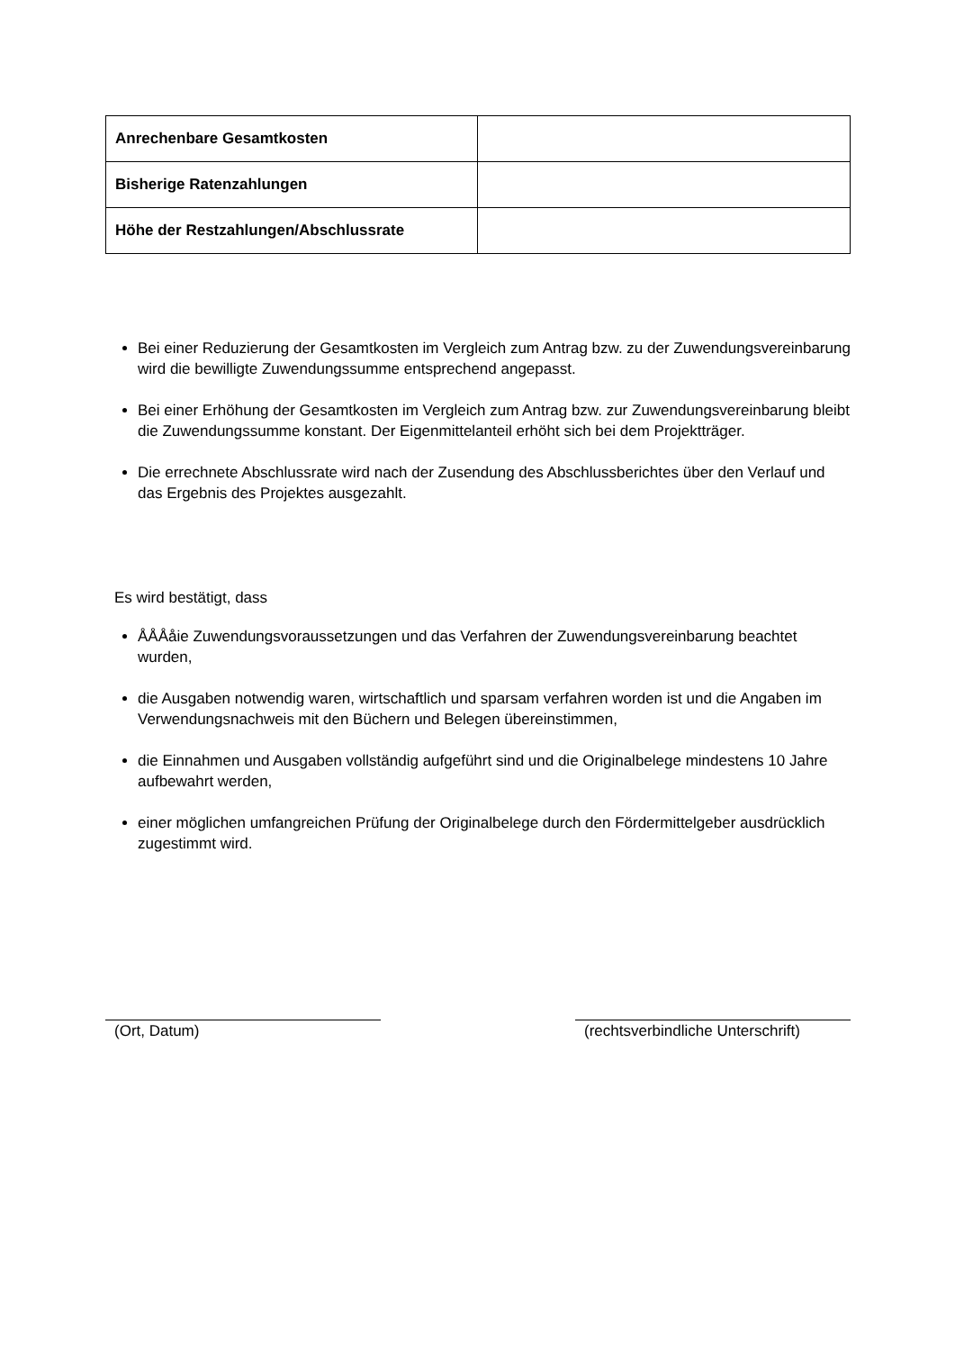| Anrechenbare Gesamtkosten | |
| Bisherige Ratenzahlungen | |
| Höhe der Restzahlungen/Abschlussrate | |
Bei einer Reduzierung der Gesamtkosten im Vergleich zum Antrag bzw. zu der Zuwendungsvereinbarung wird die bewilligte Zuwendungssumme entsprechend angepasst.
Bei einer Erhöhung der Gesamtkosten im Vergleich zum Antrag bzw. zur Zuwendungsvereinbarung bleibt die Zuwendungssumme konstant. Der Eigenmittelanteil erhöht sich bei dem Projektträger.
Die errechnete Abschlussrate wird nach der Zusendung des Abschlussberichtes über den Verlauf und das Ergebnis des Projektes ausgezahlt.
Es wird bestätigt, dass
ÅÅÅåie Zuwendungsvoraussetzungen und das Verfahren der Zuwendungsvereinbarung beachtet wurden,
die Ausgaben notwendig waren, wirtschaftlich und sparsam verfahren worden ist und die Angaben im Verwendungsnachweis mit den Büchern und Belegen übereinstimmen,
die Einnahmen und Ausgaben vollständig aufgeführt sind und die Originalbelege mindestens 10 Jahre aufbewahrt werden,
einer möglichen umfangreichen Prüfung der Originalbelege durch den Fördermittelgeber ausdrücklich zugestimmt wird.
(Ort, Datum) (rechtsverbindliche Unterschrift)